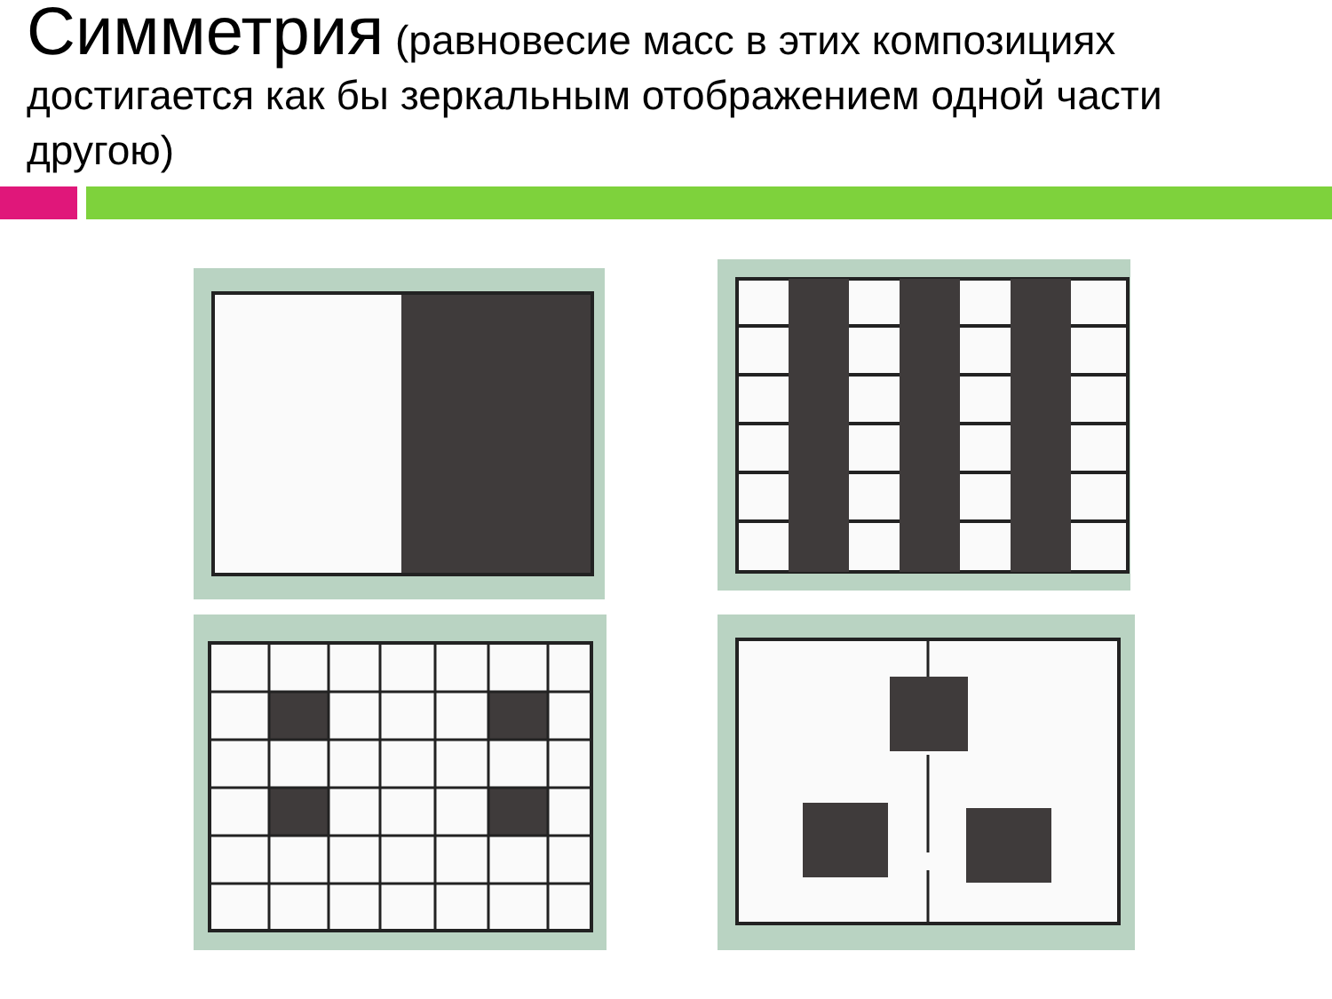Симметрия (равновесие масс в этих композициях достигается как бы зеркальным отображением одной части другою)